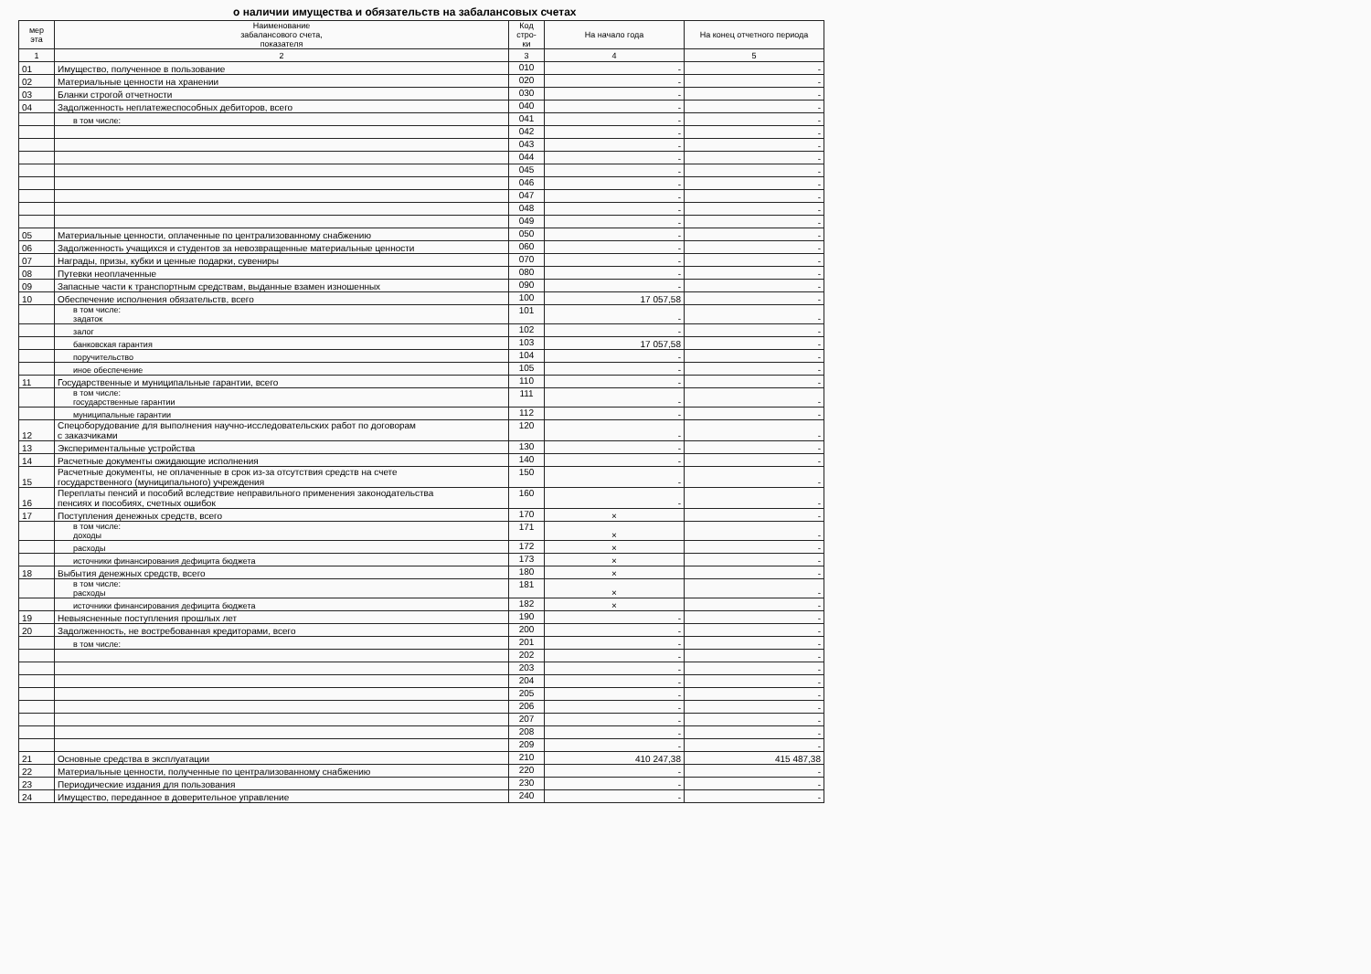о наличии имущества и обязательств на забалансовых счетах
| мер эта | Наименование забалансового счета, показателя | Код стро- ки | На начало года | На конец отчетного периода |
| --- | --- | --- | --- | --- |
| 1 | 2 | 3 | 4 | 5 |
| 01 | Имущество, полученное в пользование | 010 | - | - |
| 02 | Материальные ценности на хранении | 020 | - | - |
| 03 | Бланки строгой отчетности | 030 | - | - |
| 04 | Задолженность неплатежеспособных дебиторов, всего | 040 | - | - |
| | в том числе: | 041 | - | - |
| | | 042 | - | - |
| | | 043 | - | - |
| | | 044 | - | - |
| | | 045 | - | - |
| | | 046 | - | - |
| | | 047 | - | - |
| | | 048 | - | - |
| | | 049 | - | - |
| 05 | Материальные ценности, оплаченные по централизованному снабжению | 050 | - | - |
| 06 | Задолженность учащихся и студентов за невозвращенные материальные ценности | 060 | - | - |
| 07 | Награды, призы, кубки и ценные подарки, сувениры | 070 | - | - |
| 08 | Путевки неоплаченные | 080 | - | - |
| 09 | Запасные части к транспортным средствам, выданные взамен изношенных | 090 | - | - |
| 10 | Обеспечение исполнения обязательств, всего | 100 | 17 057,58 | - |
| | в том числе: задаток | 101 | - | - |
| | залог | 102 | - | - |
| | банковская гарантия | 103 | 17 057,58 | - |
| | поручительство | 104 | - | - |
| | иное обеспечение | 105 | - | - |
| 11 | Государственные и муниципальные гарантии, всего | 110 | - | - |
| | в том числе: государственные гарантии | 111 | - | - |
| | муниципальные гарантии | 112 | - | - |
| 12 | Спецоборудование для выполнения научно-исследовательских работ по договорам с заказчиками | 120 | - | - |
| 13 | Экспериментальные устройства | 130 | - | - |
| 14 | Расчетные документы ожидающие исполнения | 140 | - | - |
| 15 | Расчетные документы, не оплаченные в срок из-за отсутствия средств на счете государственного (муниципального) учреждения | 150 | - | - |
| 16 | Переплаты пенсий и пособий вследствие неправильного применения законодательства пенсиях и пособиях, счетных ошибок | 160 | - | - |
| 17 | Поступления денежных средств, всего | 170 | × | - |
| | в том числе: доходы | 171 | × | - |
| | расходы | 172 | × | - |
| | источники финансирования дефицита бюджета | 173 | × | - |
| 18 | Выбытия денежных средств, всего | 180 | × | - |
| | в том числе: расходы | 181 | × | - |
| | источники финансирования дефицита бюджета | 182 | × | - |
| 19 | Невыясненные поступления прошлых лет | 190 | - | - |
| 20 | Задолженность, не востребованная кредиторами, всего | 200 | - | - |
| | в том числе: | 201 | - | - |
| | | 202 | - | - |
| | | 203 | - | - |
| | | 204 | - | - |
| | | 205 | - | - |
| | | 206 | - | - |
| | | 207 | - | - |
| | | 208 | - | - |
| | | 209 | - | - |
| 21 | Основные средства в эксплуатации | 210 | 410 247,38 | 415 487,38 |
| 22 | Материальные ценности, полученные по централизованному снабжению | 220 | - | - |
| 23 | Периодические издания для пользования | 230 | - | - |
| 24 | Имущество, переданное в доверительное управление | 240 | - | - |